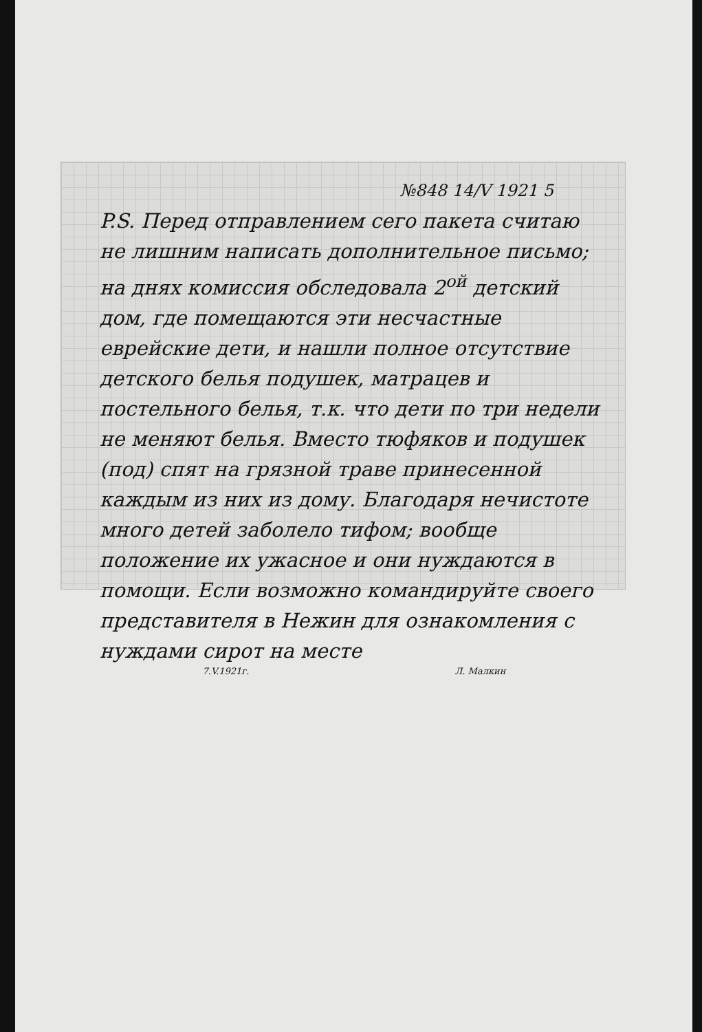№848 14/V 1921 5
P.S. Перед отправлением сего пакета считаю не лишним написать дополнительное письмо; на днях комиссия обследовала 2<sup>ой</sup> детский дом, где помещаются эти несчастные еврейские дети, и нашли полное отсутствие детского белья подушек, матрацев и постельного белья, т.к. что дети по три недели не меняют белья. Вместо тюфяков и подушек (под) спят на грязной траве принесенной каждым из них из дому. Благодаря нечистоте много детей заболело тифом; вообще положение их ужасное и они нуждаются в помощи. Если возможно командируйте своего представителя в Нежин для ознакомления с нуждами сирот на месте
7.V.1921г. Л. Малкин